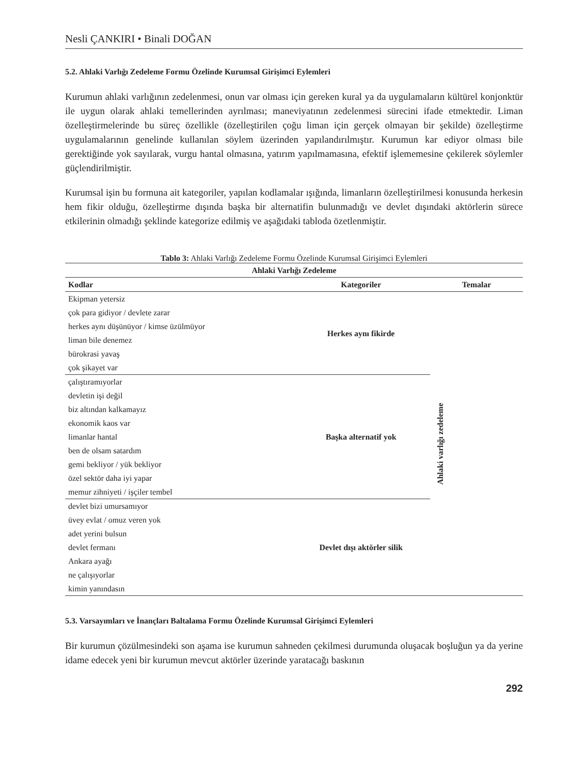Nesli ÇANKIRI • Binali DOĞAN
5.2. Ahlaki Varlığı Zedeleme Formu Özelinde Kurumsal Girişimci Eylemleri
Kurumun ahlaki varlığının zedelenmesi, onun var olması için gereken kural ya da uygulamaların kültürel konjonktür ile uygun olarak ahlaki temellerinden ayrılması; maneviyatının zedelenmesi sürecini ifade etmektedir. Liman özelleştirmelerinde bu süreç özellikle (özelleştirilen çoğu liman için gerçek olmayan bir şekilde) özelleştirme uygulamalarının genelinde kullanılan söylem üzerinden yapılandırılmıştır. Kurumun kar ediyor olması bile gerektiğinde yok sayılarak, vurgu hantal olmasına, yatırım yapılmamasına, efektif işlememesine çekilerek söylemler güçlendirilmiştir.
Kurumsal işin bu formuna ait kategoriler, yapılan kodlamalar ışığında, limanların özelleştirilmesi konusunda herkesin hem fikir olduğu, özelleştirme dışında başka bir alternatifin bulunmadığı ve devlet dışındaki aktörlerin sürece etkilerinin olmadığı şeklinde kategorize edilmiş ve aşağıdaki tabloda özetlenmiştir.
Tablo 3: Ahlaki Varlığı Zedeleme Formu Özelinde Kurumsal Girişimci Eylemleri
| Ahlaki Varlığı Zedeleme | | |
| --- | --- | --- |
| Kodlar | Kategoriler | Temalar |
| Ekipman yetersiz çok para gidiyor / devlete zarar herkes aynı düşünüyor / kimse üzülmüyor liman bile denemez bürokrasi yavaş çok şikayet var | Herkes aynı fikirde | Ahlaki varlığı zedeleme |
| çalıştıramıyorlar devletin işi değil biz altından kalkamayız ekonomik kaos var limanlar hantal ben de olsam satardım gemi bekliyor / yük bekliyor özel sektör daha iyi yapar memur zihniyeti / işçiler tembel | Başka alternatif yok | |
| devlet bizi umursamıyor üvey evlat / omuz veren yok adet yerini bulsun devlet fermanı Ankara ayağı ne çalışıyorlar kimin yanındasın | Devlet dışı aktörler silik | |
5.3. Varsayımları ve İnançları Baltalama Formu Özelinde Kurumsal Girişimci Eylemleri
Bir kurumun çözülmesindeki son aşama ise kurumun sahneden çekilmesi durumunda oluşacak boşluğun ya da yerine idame edecek yeni bir kurumun mevcut aktörler üzerinde yaratacağı baskının
292